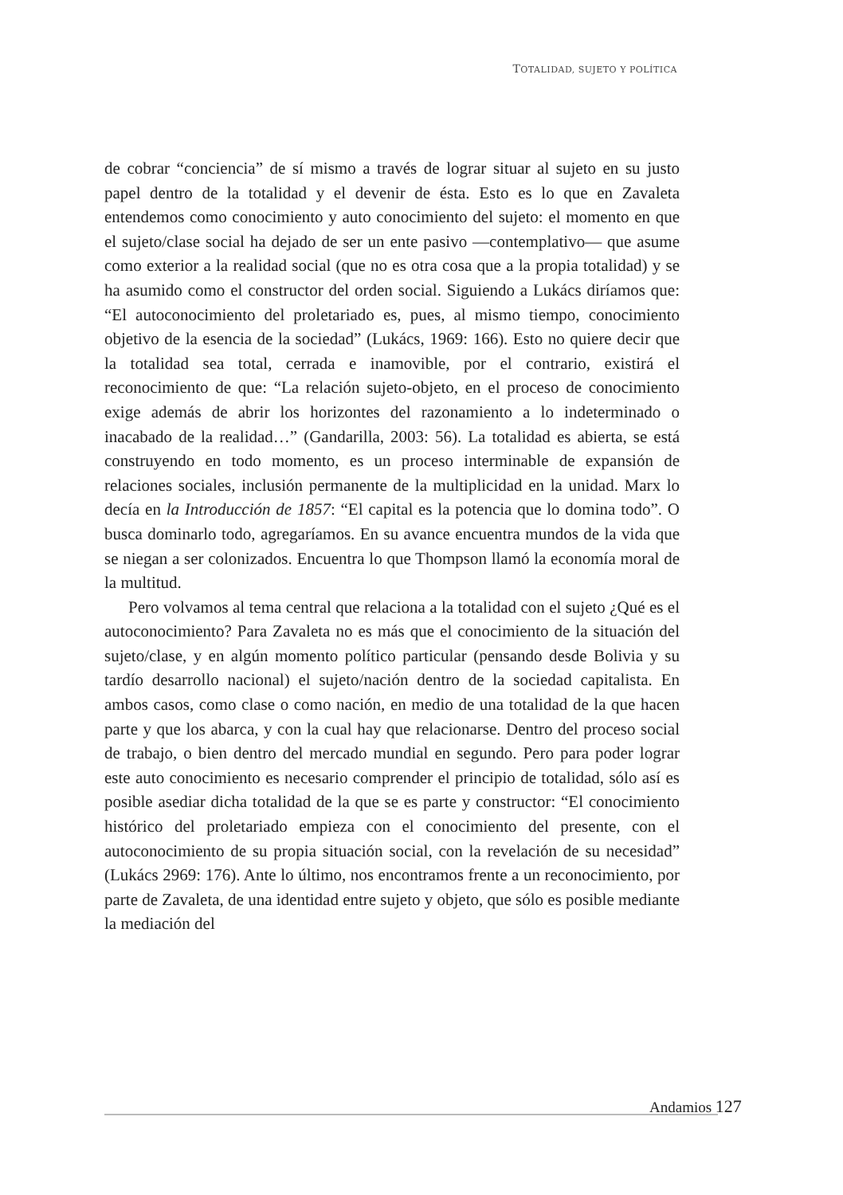TOTALIDAD, SUJETO Y POLÍTICA
de cobrar “conciencia” de sí mismo a través de lograr situar al sujeto en su justo papel dentro de la totalidad y el devenir de ésta. Esto es lo que en Zavaleta entendemos como conocimiento y auto conocimiento del sujeto: el momento en que el sujeto/clase social ha dejado de ser un ente pasivo —contemplativo— que asume como exterior a la realidad social (que no es otra cosa que a la propia totalidad) y se ha asumido como el constructor del orden social. Siguiendo a Lukács diríamos que: “El autoconocimiento del proletariado es, pues, al mismo tiempo, conocimiento objetivo de la esencia de la sociedad” (Lukács, 1969: 166). Esto no quiere decir que la totalidad sea total, cerrada e inamovible, por el contrario, existirá el reconocimiento de que: “La relación sujeto-objeto, en el proceso de conocimiento exige además de abrir los horizontes del razonamiento a lo indeterminado o inacabado de la realidad…” (Gandarilla, 2003: 56). La totalidad es abierta, se está construyendo en todo momento, es un proceso interminable de expansión de relaciones sociales, inclusión permanente de la multiplicidad en la unidad. Marx lo decía en la Introducción de 1857: “El capital es la potencia que lo domina todo”. O busca dominarlo todo, agregaríamos. En su avance encuentra mundos de la vida que se niegan a ser colonizados. Encuentra lo que Thompson llamó la economía moral de la multitud.
Pero volvamos al tema central que relaciona a la totalidad con el sujeto ¿Qué es el autoconocimiento? Para Zavaleta no es más que el conocimiento de la situación del sujeto/clase, y en algún momento político particular (pensando desde Bolivia y su tardío desarrollo nacional) el sujeto/nación dentro de la sociedad capitalista. En ambos casos, como clase o como nación, en medio de una totalidad de la que hacen parte y que los abarca, y con la cual hay que relacionarse. Dentro del proceso social de trabajo, o bien dentro del mercado mundial en segundo. Pero para poder lograr este auto conocimiento es necesario comprender el principio de totalidad, sólo así es posible asediar dicha totalidad de la que se es parte y constructor: “El conocimiento histórico del proletariado empieza con el conocimiento del presente, con el autoconocimiento de su propia situación social, con la revelación de su necesidad” (Lukács 2969: 176). Ante lo último, nos encontramos frente a un reconocimiento, por parte de Zavaleta, de una identidad entre sujeto y objeto, que sólo es posible mediante la mediación del
Andamios 127